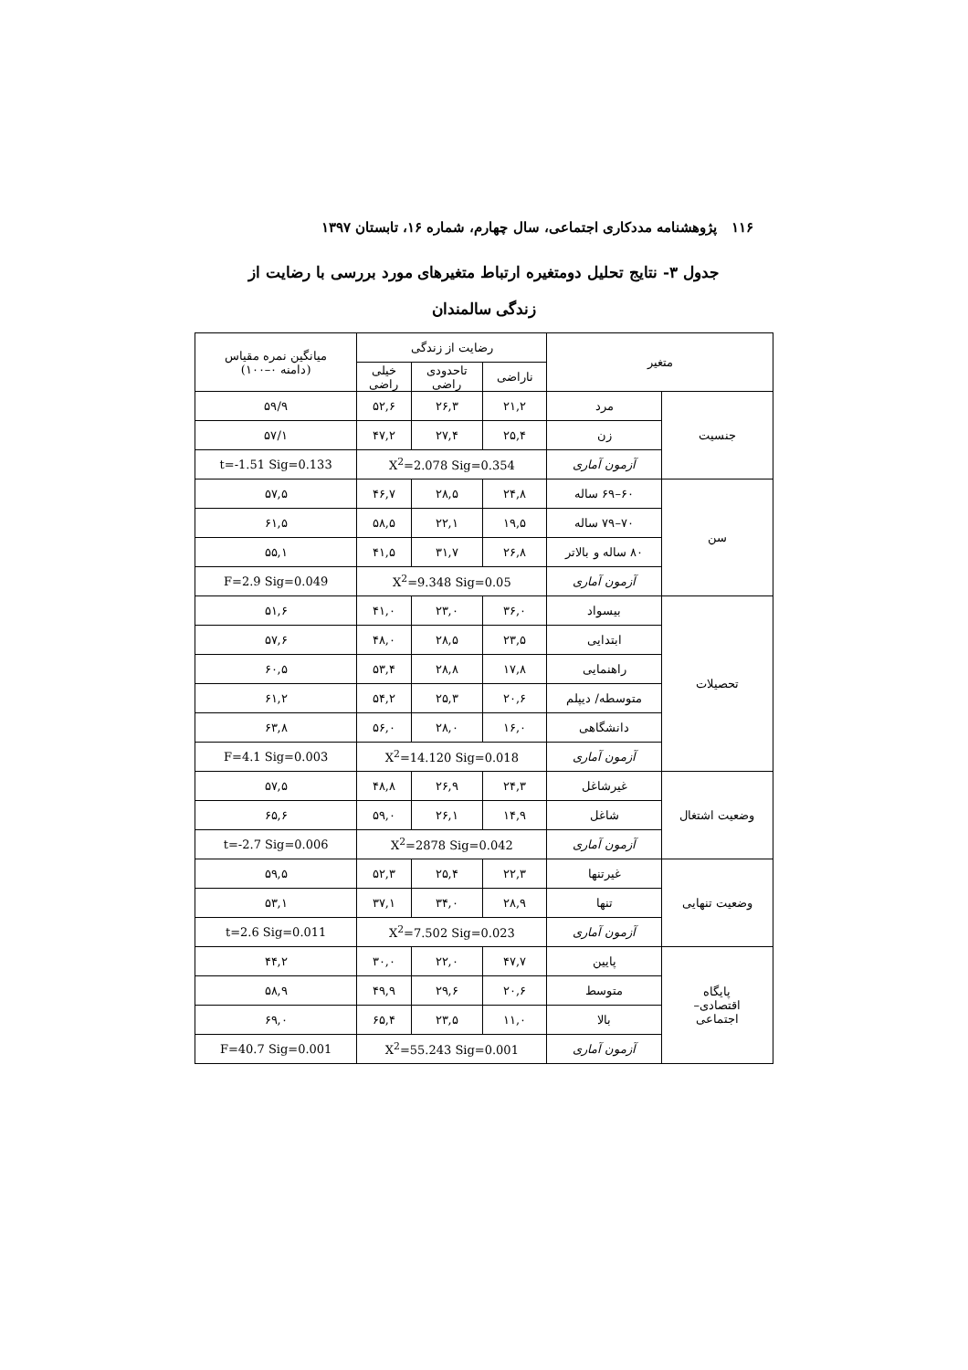۱۱۶ پژوهشنامه مددکاری اجتماعی، سال چهارم، شماره ۱۶، تابستان ۱۳۹۷
جدول ۳- نتایج تحلیل دومتغیره ارتباط متغیرهای مورد بررسی با رضایت از زندگی سالمندان
| متغیر | | رضایت از زندگی | | | میانگین نمره مقیاس (دامنه ۰–۱۰۰) |
| --- | --- | --- | --- | --- | --- |
| | | ناراضی | تاحدودی راضی | خیلی راضی | |
| جنسیت | مرد | ۲۱,۲ | ۲۶,۳ | ۵۲,۶ | ۵۹/۹ |
| | زن | ۲۵,۴ | ۲۷,۴ | ۴۷,۲ | ۵۷/۱ |
| | آزمون آماری | X<sup>2</sup>=2.078 Sig=0.354 | | | t=-1.51 Sig=0.133 |
| سن | ۶۰–۶۹ ساله | ۲۴,۸ | ۲۸,۵ | ۴۶,۷ | ۵۷,۵ |
| | ۷۰–۷۹ ساله | ۱۹,۵ | ۲۲,۱ | ۵۸,۵ | ۶۱,۵ |
| | ۸۰ ساله و بالاتر | ۲۶,۸ | ۳۱,۷ | ۴۱,۵ | ۵۵,۱ |
| | آزمون آماری | X<sup>2</sup>=9.348 Sig=0.05 | | | F=2.9 Sig=0.049 |
| تحصیلات | بیسواد | ۳۶,۰ | ۲۳,۰ | ۴۱,۰ | ۵۱,۶ |
| | ابتدایی | ۲۳,۵ | ۲۸,۵ | ۴۸,۰ | ۵۷,۶ |
| | راهنمایی | ۱۷,۸ | ۲۸,۸ | ۵۳,۴ | ۶۰,۵ |
| | متوسطه/ دیپلم | ۲۰,۶ | ۲۵,۳ | ۵۴,۲ | ۶۱,۲ |
| | دانشگاهی | ۱۶,۰ | ۲۸,۰ | ۵۶,۰ | ۶۳,۸ |
| | آزمون آماری | X<sup>2</sup>=14.120 Sig=0.018 | | | F=4.1 Sig=0.003 |
| وضعیت اشتغال | غیرشاغل | ۲۴,۳ | ۲۶,۹ | ۴۸,۸ | ۵۷,۵ |
| | شاغل | ۱۴,۹ | ۲۶,۱ | ۵۹,۰ | ۶۵,۶ |
| | آزمون آماری | X<sup>2</sup>=2878 Sig=0.042 | | | t=-2.7 Sig=0.006 |
| وضعیت تنهایی | غیرتنها | ۲۲,۳ | ۲۵,۴ | ۵۲,۳ | ۵۹,۵ |
| | تنها | ۲۸,۹ | ۳۴,۰ | ۳۷,۱ | ۵۳,۱ |
| | آزمون آماری | X<sup>2</sup>=7.502 Sig=0.023 | | | t=2.6 Sig=0.011 |
| پایگاه اقتصادی– اجتماعی | پایین | ۴۷,۷ | ۲۲,۰ | ۳۰,۰ | ۴۴,۲ |
| | متوسط | ۲۰,۶ | ۲۹,۶ | ۴۹,۹ | ۵۸,۹ |
| | بالا | ۱۱,۰ | ۲۳,۵ | ۶۵,۴ | ۶۹,۰ |
| | آزمون آماری | X<sup>2</sup>=55.243 Sig=0.001 | | | F=40.7 Sig=0.001 |